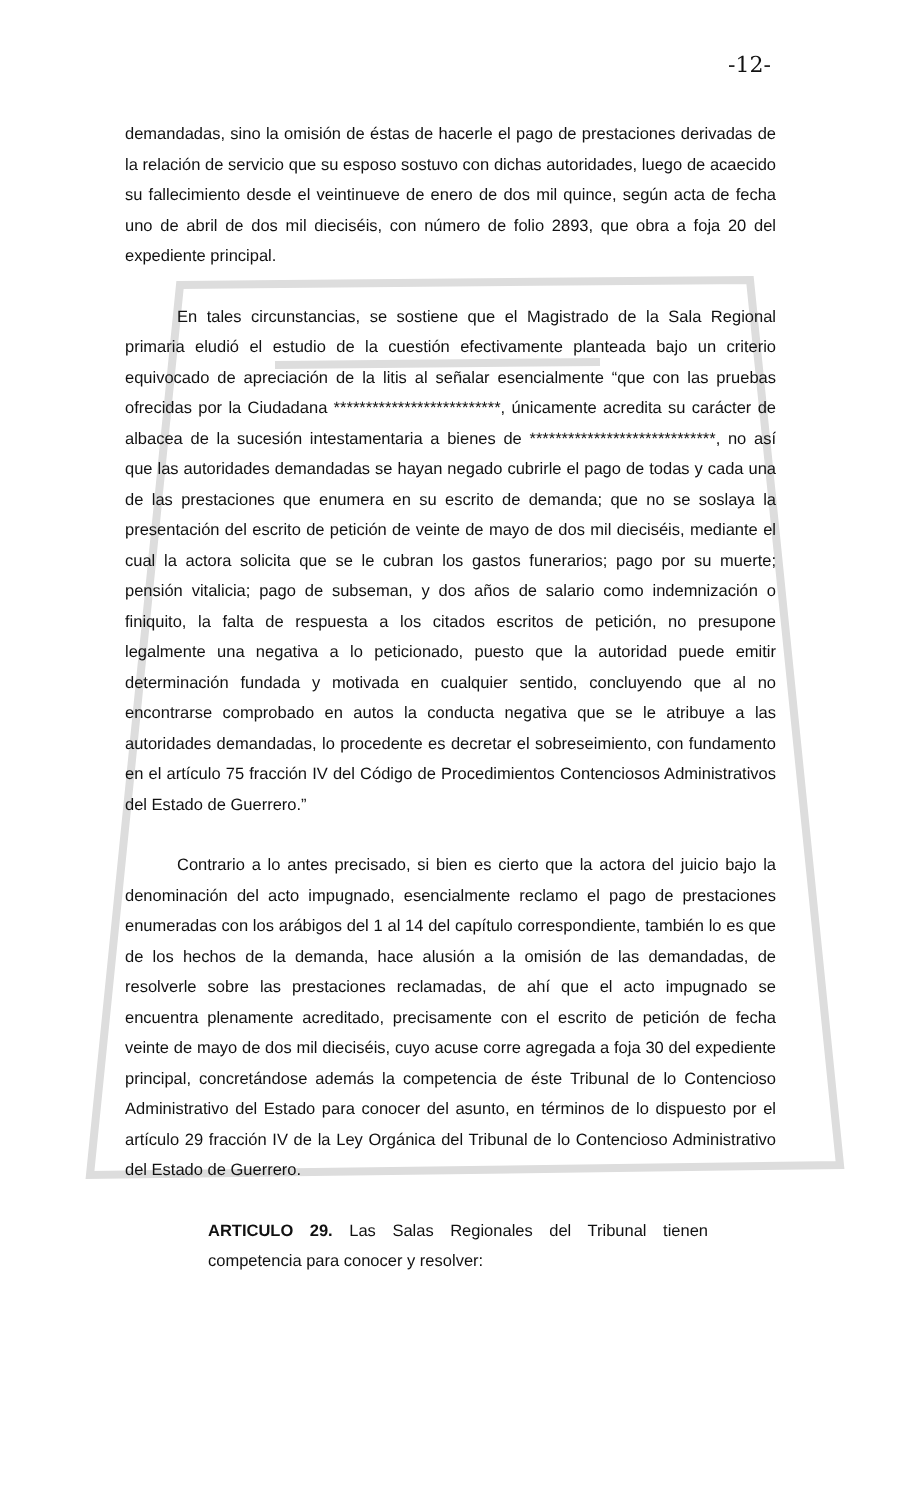-12-
demandadas, sino la omisión de éstas de hacerle el pago de prestaciones derivadas de la relación de servicio que su esposo sostuvo con dichas autoridades, luego de acaecido su fallecimiento desde el veintinueve de enero de dos mil quince, según acta de fecha uno de abril de dos mil dieciséis, con número de folio 2893, que obra a foja 20 del expediente principal.
En tales circunstancias, se sostiene que el Magistrado de la Sala Regional primaria eludió el estudio de la cuestión efectivamente planteada bajo un criterio equivocado de apreciación de la litis al señalar esencialmente “que con las pruebas ofrecidas por la Ciudadana **************************, únicamente acredita su carácter de albacea de la sucesión intestamentaria a bienes de *****************************, no así que las autoridades demandadas se hayan negado cubrirle el pago de todas y cada una de las prestaciones que enumera en su escrito de demanda; que no se soslaya la presentación del escrito de petición de veinte de mayo de dos mil dieciséis, mediante el cual la actora solicita que se le cubran los gastos funerarios; pago por su muerte; pensión vitalicia; pago de subseman, y dos años de salario como indemnización o finiquito, la falta de respuesta a los citados escritos de petición, no presupone legalmente una negativa a lo peticionado, puesto que la autoridad puede emitir determinación fundada y motivada en cualquier sentido, concluyendo que al no encontrarse comprobado en autos la conducta negativa que se le atribuye a las autoridades demandadas, lo procedente es decretar el sobreseimiento, con fundamento en el artículo 75 fracción IV del Código de Procedimientos Contenciosos Administrativos del Estado de Guerrero.”
Contrario a lo antes precisado, si bien es cierto que la actora del juicio bajo la denominación del acto impugnado, esencialmente reclamo el pago de prestaciones enumeradas con los arábigos del 1 al 14 del capítulo correspondiente, también lo es que de los hechos de la demanda, hace alusión a la omisión de las demandadas, de resolverle sobre las prestaciones reclamadas, de ahí que el acto impugnado se encuentra plenamente acreditado, precisamente con el escrito de petición de fecha veinte de mayo de dos mil dieciséis, cuyo acuse corre agregada a foja 30 del expediente principal, concretándose además la competencia de éste Tribunal de lo Contencioso Administrativo del Estado para conocer del asunto, en términos de lo dispuesto por el artículo 29 fracción IV de la Ley Orgánica del Tribunal de lo Contencioso Administrativo del Estado de Guerrero.
ARTICULO 29. Las Salas Regionales del Tribunal tienen competencia para conocer y resolver: